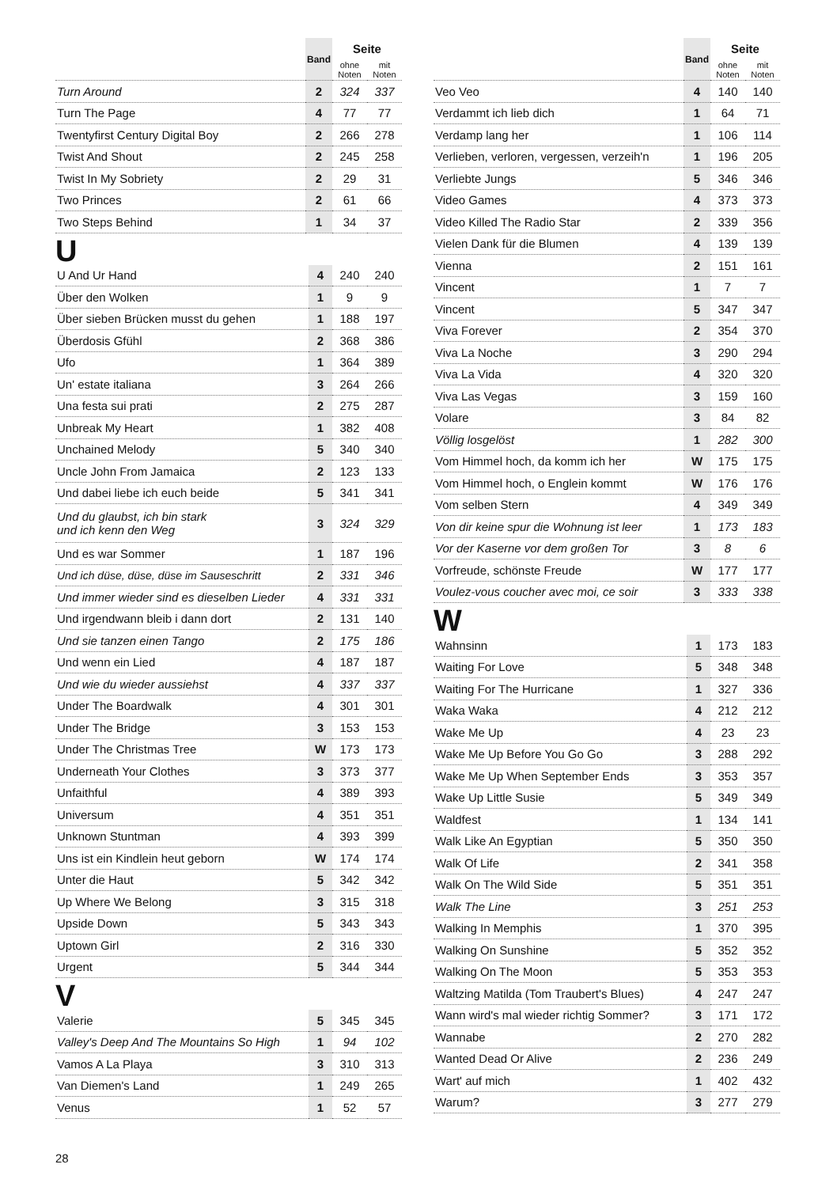| | Band | Seite | |
| --- | --- | --- | --- |
| | | ohne Noten | mit Noten |
| Turn Around | 2 | 324 | 337 |
| Turn The Page | 4 | 77 | 77 |
| Twentyfirst Century Digital Boy | 2 | 266 | 278 |
| Twist And Shout | 2 | 245 | 258 |
| Twist In My Sobriety | 2 | 29 | 31 |
| Two Princes | 2 | 61 | 66 |
| Two Steps Behind | 1 | 34 | 37 |
U
| U And Ur Hand | 4 | 240 | 240 |
| Über den Wolken | 1 | 9 | 9 |
| Über sieben Brücken musst du gehen | 1 | 188 | 197 |
| Überdosis Gfühl | 2 | 368 | 386 |
| Ufo | 1 | 364 | 389 |
| Un' estate italiana | 3 | 264 | 266 |
| Una festa sui prati | 2 | 275 | 287 |
| Unbreak My Heart | 1 | 382 | 408 |
| Unchained Melody | 5 | 340 | 340 |
| Uncle John From Jamaica | 2 | 123 | 133 |
| Und dabei liebe ich euch beide | 5 | 341 | 341 |
| Und du glaubst, ich bin stark und ich kenn den Weg | 3 | 324 | 329 |
| Und es war Sommer | 1 | 187 | 196 |
| Und ich düse, düse, düse im Sauseschritt | 2 | 331 | 346 |
| Und immer wieder sind es dieselben Lieder | 4 | 331 | 331 |
| Und irgendwann bleib i dann dort | 2 | 131 | 140 |
| Und sie tanzen einen Tango | 2 | 175 | 186 |
| Und wenn ein Lied | 4 | 187 | 187 |
| Und wie du wieder aussiehst | 4 | 337 | 337 |
| Under The Boardwalk | 4 | 301 | 301 |
| Under The Bridge | 3 | 153 | 153 |
| Under The Christmas Tree | W | 173 | 173 |
| Underneath Your Clothes | 3 | 373 | 377 |
| Unfaithful | 4 | 389 | 393 |
| Universum | 4 | 351 | 351 |
| Unknown Stuntman | 4 | 393 | 399 |
| Uns ist ein Kindlein heut geborn | W | 174 | 174 |
| Unter die Haut | 5 | 342 | 342 |
| Up Where We Belong | 3 | 315 | 318 |
| Upside Down | 5 | 343 | 343 |
| Uptown Girl | 2 | 316 | 330 |
| Urgent | 5 | 344 | 344 |
V
| Valerie | 5 | 345 | 345 |
| Valley's Deep And The Mountains So High | 1 | 94 | 102 |
| Vamos A La Playa | 3 | 310 | 313 |
| Van Diemen's Land | 1 | 249 | 265 |
| Venus | 1 | 52 | 57 |
| | Band | Seite | |
| --- | --- | --- | --- |
| | | ohne Noten | mit Noten |
| Veo Veo | 4 | 140 | 140 |
| Verdammt ich lieb dich | 1 | 64 | 71 |
| Verdamp lang her | 1 | 106 | 114 |
| Verlieben, verloren, vergessen, verzeih'n | 1 | 196 | 205 |
| Verliebte Jungs | 5 | 346 | 346 |
| Video Games | 4 | 373 | 373 |
| Video Killed The Radio Star | 2 | 339 | 356 |
| Vielen Dank für die Blumen | 4 | 139 | 139 |
| Vienna | 2 | 151 | 161 |
| Vincent | 1 | 7 | 7 |
| Vincent | 5 | 347 | 347 |
| Viva Forever | 2 | 354 | 370 |
| Viva La Noche | 3 | 290 | 294 |
| Viva La Vida | 4 | 320 | 320 |
| Viva Las Vegas | 3 | 159 | 160 |
| Volare | 3 | 84 | 82 |
| Völlig losgelöst | 1 | 282 | 300 |
| Vom Himmel hoch, da komm ich her | W | 175 | 175 |
| Vom Himmel hoch, o Englein kommt | W | 176 | 176 |
| Vom selben Stern | 4 | 349 | 349 |
| Von dir keine spur die Wohnung ist leer | 1 | 173 | 183 |
| Vor der Kaserne vor dem großen Tor | 3 | 8 | 6 |
| Vorfreude, schönste Freude | W | 177 | 177 |
| Voulez-vous coucher avec moi, ce soir | 3 | 333 | 338 |
W
| Wahnsinn | 1 | 173 | 183 |
| Waiting For Love | 5 | 348 | 348 |
| Waiting For The Hurricane | 1 | 327 | 336 |
| Waka Waka | 4 | 212 | 212 |
| Wake Me Up | 4 | 23 | 23 |
| Wake Me Up Before You Go Go | 3 | 288 | 292 |
| Wake Me Up When September Ends | 3 | 353 | 357 |
| Wake Up Little Susie | 5 | 349 | 349 |
| Waldfest | 1 | 134 | 141 |
| Walk Like An Egyptian | 5 | 350 | 350 |
| Walk Of Life | 2 | 341 | 358 |
| Walk On The Wild Side | 5 | 351 | 351 |
| Walk The Line | 3 | 251 | 253 |
| Walking In Memphis | 1 | 370 | 395 |
| Walking On Sunshine | 5 | 352 | 352 |
| Walking On The Moon | 5 | 353 | 353 |
| Waltzing Matilda (Tom Traubert's Blues) | 4 | 247 | 247 |
| Wann wird's mal wieder richtig Sommer? | 3 | 171 | 172 |
| Wannabe | 2 | 270 | 282 |
| Wanted Dead Or Alive | 2 | 236 | 249 |
| Wart' auf mich | 1 | 402 | 432 |
| Warum? | 3 | 277 | 279 |
28